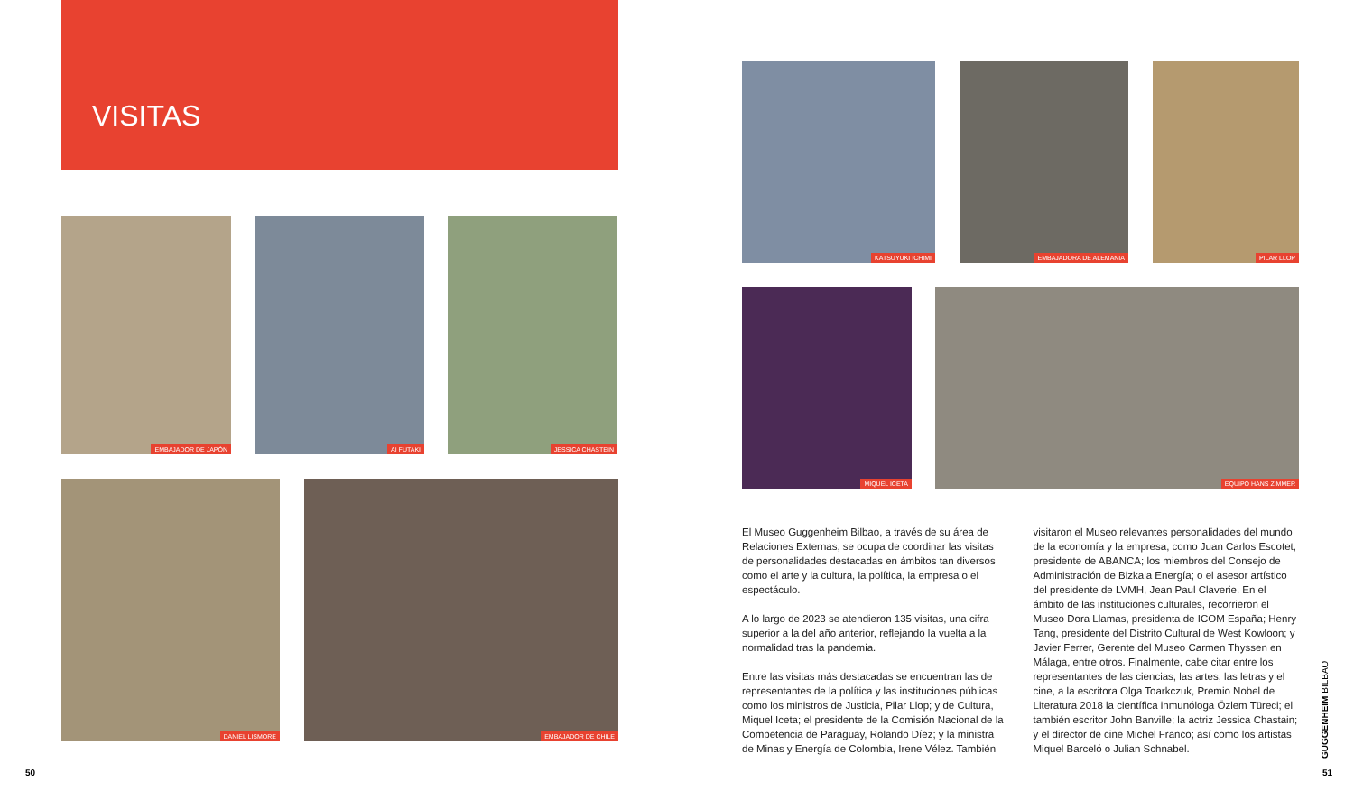VISITAS
EMBAJADOR DE JAPÓN AI FUTAKI JESSICA CHASTEIN
DANIEL LISMORE EMBAJADOR DE CHILE
KATSUYUKI ICHIMI EMBAJADORA DE ALEMANIA
PILAR LLOP
MIQUEL ICETA EQUIPO HANS ZIMMER
El Museo Guggenheim Bilbao, a través de su área de Relaciones Externas, se ocupa de coordinar las visitas de personalidades destacadas en ámbitos tan diversos como el arte y la cultura, la política, la empresa o el espectáculo.
A lo largo de 2023 se atendieron 135 visitas, una cifra superior a la del año anterior, reflejando la vuelta a la normalidad tras la pandemia.
Entre las visitas más destacadas se encuentran las de representantes de la política y las instituciones públicas como los ministros de Justicia, Pilar Llop; y de Cultura, Miquel Iceta; el presidente de la Comisión Nacional de la Competencia de Paraguay, Rolando Díez; y la ministra de Minas y Energía de Colombia, Irene Vélez. También
visitaron el Museo relevantes personalidades del mundo de la economía y la empresa, como Juan Carlos Escotet, presidente de ABANCA; los miembros del Consejo de Administración de Bizkaia Energía; o el asesor artístico del presidente de LVMH, Jean Paul Claverie. En el ámbito de las instituciones culturales, recorrieron el Museo Dora Llamas, presidenta de ICOM España; Henry Tang, presidente del Distrito Cultural de West Kowloon; y Javier Ferrer, Gerente del Museo Carmen Thyssen en Málaga, entre otros. Finalmente, cabe citar entre los representantes de las ciencias, las artes, las letras y el cine, a la escritora Olga Toarkczuk, Premio Nobel de Literatura 2018 la científica inmunóloga Özlem Türeci; el también escritor John Banville; la actriz Jessica Chastain; y el director de cine Michel Franco; así como los artistas Miquel Barceló o Julian Schnabel.
50
GUGGENHEIM BILBAO
51